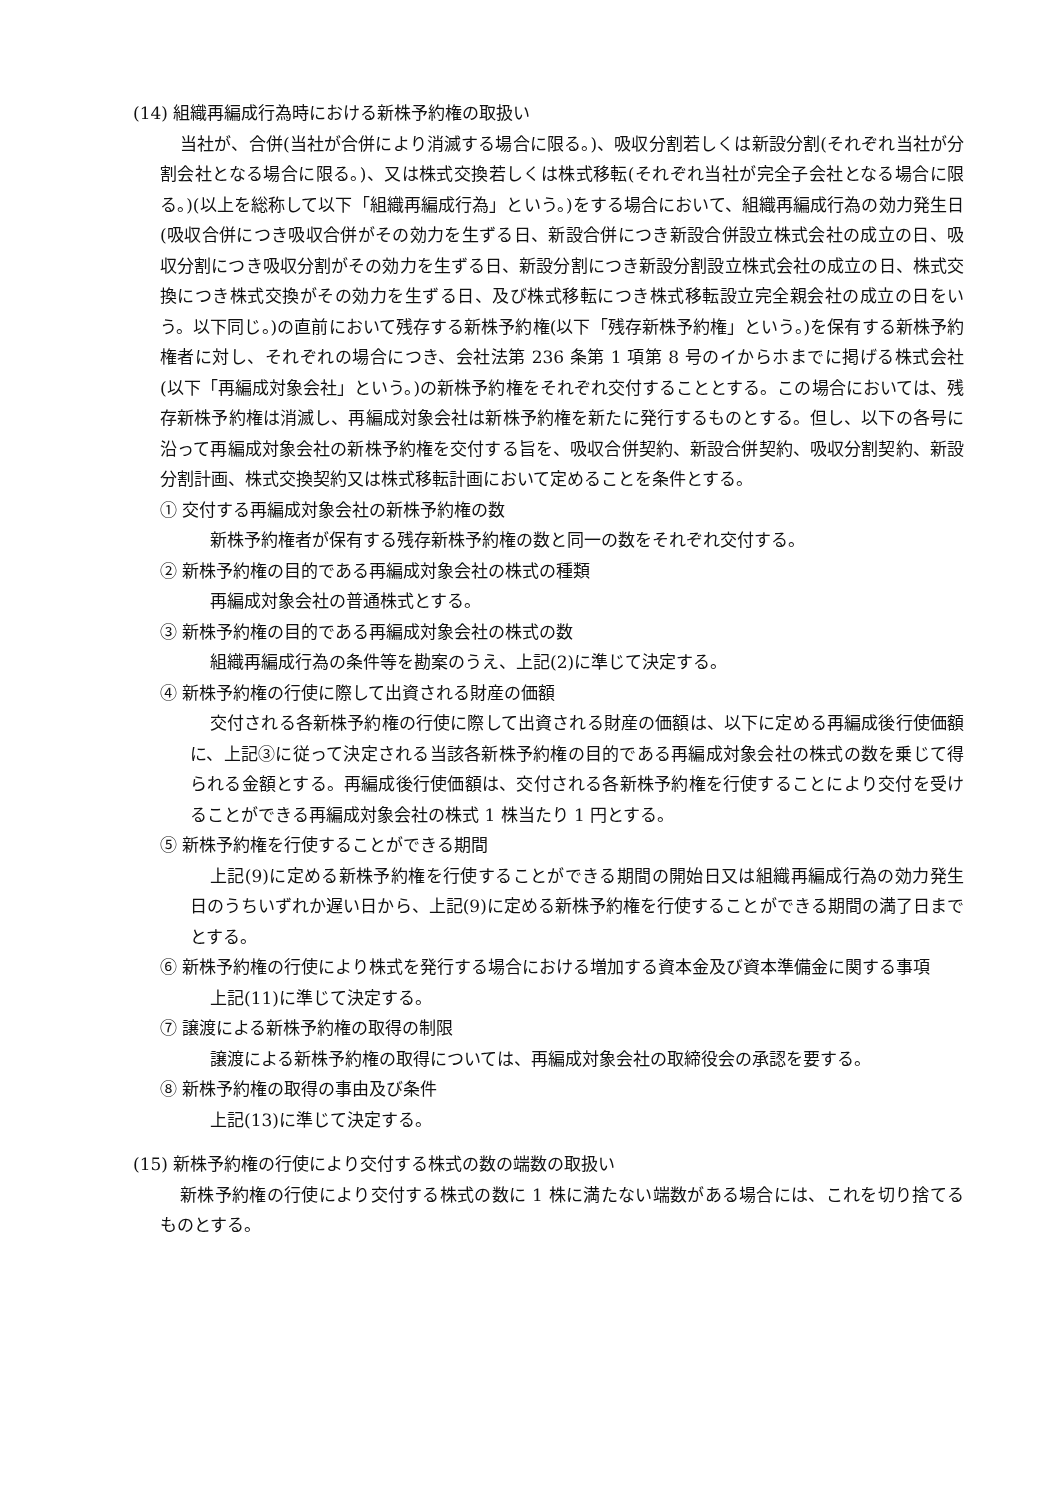(14) 組織再編成行為時における新株予約権の取扱い
当社が、合併(当社が合併により消滅する場合に限る。)、吸収分割若しくは新設分割(それぞれ当社が分割会社となる場合に限る。)、又は株式交換若しくは株式移転(それぞれ当社が完全子会社となる場合に限る。)(以上を総称して以下「組織再編成行為」という。)をする場合において、組織再編成行為の効力発生日(吸収合併につき吸収合併がその効力を生ずる日、新設合併につき新設合併設立株式会社の成立の日、吸収分割につき吸収分割がその効力を生ずる日、新設分割につき新設分割設立株式会社の成立の日、株式交換につき株式交換がその効力を生ずる日、及び株式移転につき株式移転設立完全親会社の成立の日をいう。以下同じ。)の直前において残存する新株予約権(以下「残存新株予約権」という。)を保有する新株予約権者に対し、それぞれの場合につき、会社法第 236 条第 1 項第 8 号のイからホまでに掲げる株式会社(以下「再編成対象会社」という。)の新株予約権をそれぞれ交付することとする。この場合においては、残存新株予約権は消滅し、再編成対象会社は新株予約権を新たに発行するものとする。但し、以下の各号に沿って再編成対象会社の新株予約権を交付する旨を、吸収合併契約、新設合併契約、吸収分割契約、新設分割計画、株式交換契約又は株式移転計画において定めることを条件とする。
① 交付する再編成対象会社の新株予約権の数
新株予約権者が保有する残存新株予約権の数と同一の数をそれぞれ交付する。
② 新株予約権の目的である再編成対象会社の株式の種類
再編成対象会社の普通株式とする。
③ 新株予約権の目的である再編成対象会社の株式の数
組織再編成行為の条件等を勘案のうえ、上記(2)に準じて決定する。
④ 新株予約権の行使に際して出資される財産の価額
交付される各新株予約権の行使に際して出資される財産の価額は、以下に定める再編成後行使価額に、上記③に従って決定される当該各新株予約権の目的である再編成対象会社の株式の数を乗じて得られる金額とする。再編成後行使価額は、交付される各新株予約権を行使することにより交付を受けることができる再編成対象会社の株式 1 株当たり 1 円とする。
⑤ 新株予約権を行使することができる期間
上記(9)に定める新株予約権を行使することができる期間の開始日又は組織再編成行為の効力発生日のうちいずれか遅い日から、上記(9)に定める新株予約権を行使することができる期間の満了日までとする。
⑥ 新株予約権の行使により株式を発行する場合における増加する資本金及び資本準備金に関する事項
上記(11)に準じて決定する。
⑦ 譲渡による新株予約権の取得の制限
譲渡による新株予約権の取得については、再編成対象会社の取締役会の承認を要する。
⑧ 新株予約権の取得の事由及び条件
上記(13)に準じて決定する。
(15) 新株予約権の行使により交付する株式の数の端数の取扱い
新株予約権の行使により交付する株式の数に 1 株に満たない端数がある場合には、これを切り捨てるものとする。